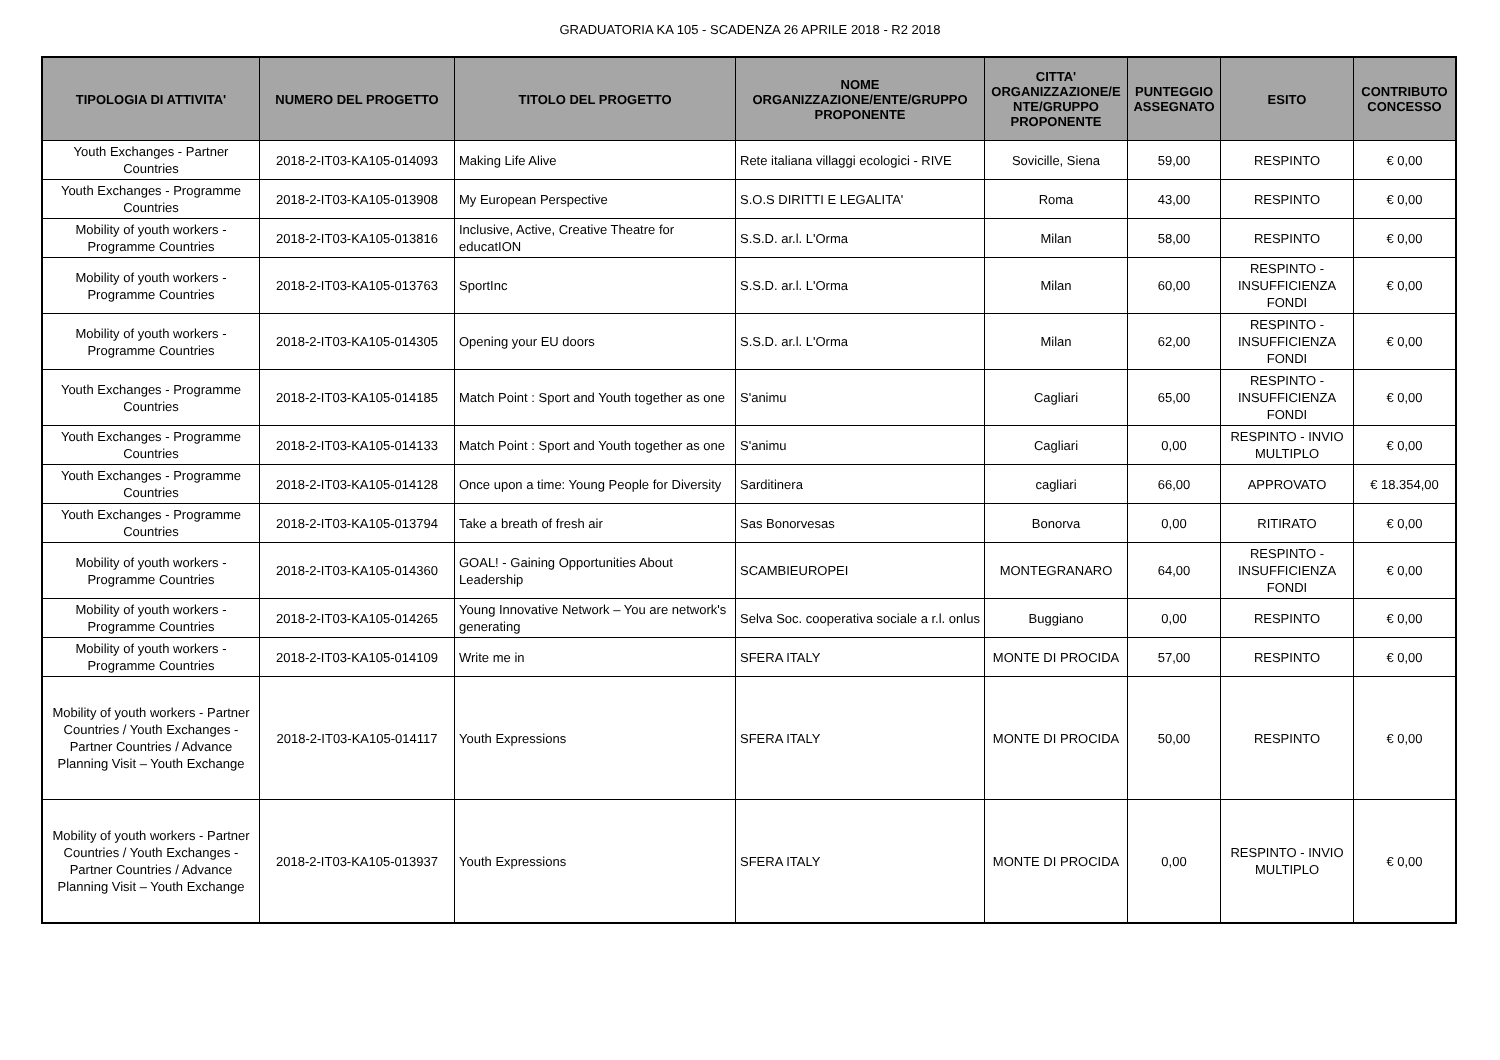GRADUATORIA KA 105 - SCADENZA 26 APRILE 2018 - R2 2018
| TIPOLOGIA DI ATTIVITA' | NUMERO DEL PROGETTO | TITOLO DEL PROGETTO | NOME ORGANIZZAZIONE/ENTE/GRUPPO PROPONENTE | CITTA' ORGANIZZAZIONE/E NTE/GRUPPO PROPONENTE | PUNTEGGIO ASSEGNATO | ESITO | CONTRIBUTO CONCESSO |
| --- | --- | --- | --- | --- | --- | --- | --- |
| Youth Exchanges - Partner Countries | 2018-2-IT03-KA105-014093 | Making Life Alive | Rete italiana villaggi ecologici - RIVE | Sovicille, Siena | 59,00 | RESPINTO | € 0,00 |
| Youth Exchanges - Programme Countries | 2018-2-IT03-KA105-013908 | My European Perspective | S.O.S DIRITTI E LEGALITA' | Roma | 43,00 | RESPINTO | € 0,00 |
| Mobility of youth workers - Programme Countries | 2018-2-IT03-KA105-013816 | Inclusive, Active, Creative Theatre for educatION | S.S.D. ar.l. L'Orma | Milan | 58,00 | RESPINTO | € 0,00 |
| Mobility of youth workers - Programme Countries | 2018-2-IT03-KA105-013763 | SportInc | S.S.D. ar.l. L'Orma | Milan | 60,00 | RESPINTO - INSUFFICIENZA FONDI | € 0,00 |
| Mobility of youth workers - Programme Countries | 2018-2-IT03-KA105-014305 | Opening your EU doors | S.S.D. ar.l. L'Orma | Milan | 62,00 | RESPINTO - INSUFFICIENZA FONDI | € 0,00 |
| Youth Exchanges - Programme Countries | 2018-2-IT03-KA105-014185 | Match Point : Sport and Youth together as one | S'animu | Cagliari | 65,00 | RESPINTO - INSUFFICIENZA FONDI | € 0,00 |
| Youth Exchanges - Programme Countries | 2018-2-IT03-KA105-014133 | Match Point : Sport and Youth together as one | S'animu | Cagliari | 0,00 | RESPINTO - INVIO MULTIPLO | € 0,00 |
| Youth Exchanges - Programme Countries | 2018-2-IT03-KA105-014128 | Once upon a time: Young People for Diversity | Sarditinera | cagliari | 66,00 | APPROVATO | € 18.354,00 |
| Youth Exchanges - Programme Countries | 2018-2-IT03-KA105-013794 | Take a breath of fresh air | Sas Bonorvesas | Bonorva | 0,00 | RITIRATO | € 0,00 |
| Mobility of youth workers - Programme Countries | 2018-2-IT03-KA105-014360 | GOAL! - Gaining Opportunities About Leadership | SCAMBIEUROPEI | MONTEGRANARO | 64,00 | RESPINTO - INSUFFICIENZA FONDI | € 0,00 |
| Mobility of youth workers - Programme Countries | 2018-2-IT03-KA105-014265 | Young Innovative Network – You are network's generating | Selva Soc. cooperativa sociale a r.l. onlus | Buggiano | 0,00 | RESPINTO | € 0,00 |
| Mobility of youth workers - Programme Countries | 2018-2-IT03-KA105-014109 | Write me in | SFERA ITALY | MONTE DI PROCIDA | 57,00 | RESPINTO | € 0,00 |
| Mobility of youth workers - Partner Countries / Youth Exchanges - Partner Countries / Advance Planning Visit – Youth Exchange | 2018-2-IT03-KA105-014117 | Youth Expressions | SFERA ITALY | MONTE DI PROCIDA | 50,00 | RESPINTO | € 0,00 |
| Mobility of youth workers - Partner Countries / Youth Exchanges - Partner Countries / Advance Planning Visit – Youth Exchange | 2018-2-IT03-KA105-013937 | Youth Expressions | SFERA ITALY | MONTE DI PROCIDA | 0,00 | RESPINTO - INVIO MULTIPLO | € 0,00 |